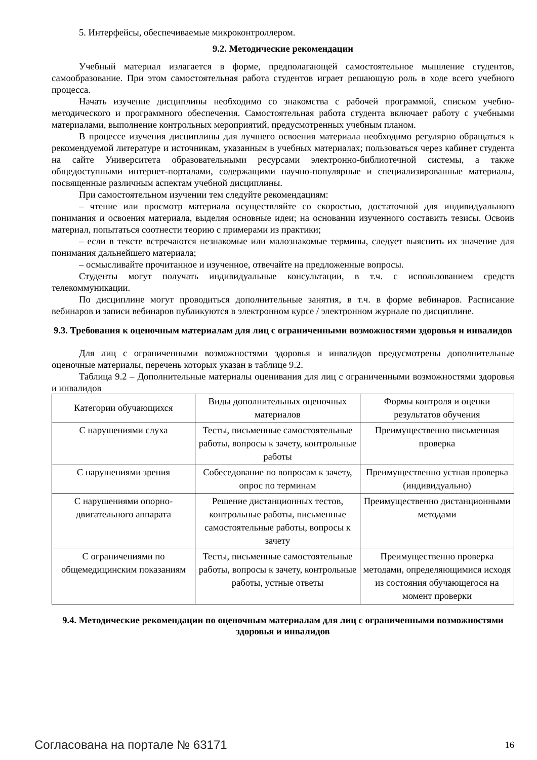5. Интерфейсы, обеспечиваемые микроконтроллером.
9.2. Методические рекомендации
Учебный материал излагается в форме, предполагающей самостоятельное мышление студентов, самообразование. При этом самостоятельная работа студентов играет решающую роль в ходе всего учебного процесса.
Начать изучение дисциплины необходимо со знакомства с рабочей программой, списком учебно-методического и программного обеспечения. Самостоятельная работа студента включает работу с учебными материалами, выполнение контрольных мероприятий, предусмотренных учебным планом.
В процессе изучения дисциплины для лучшего освоения материала необходимо регулярно обращаться к рекомендуемой литературе и источникам, указанным в учебных материалах; пользоваться через кабинет студента на сайте Университета образовательными ресурсами электронно-библиотечной системы, а также общедоступными интернет-порталами, содержащими научно-популярные и специализированные материалы, посвященные различным аспектам учебной дисциплины.
При самостоятельном изучении тем следуйте рекомендациям:
– чтение или просмотр материала осуществляйте со скоростью, достаточной для индивидуального понимания и освоения материала, выделяя основные идеи; на основании изученного составить тезисы. Освоив материал, попытаться соотнести теорию с примерами из практики;
– если в тексте встречаются незнакомые или малознакомые термины, следует выяснить их значение для понимания дальнейшего материала;
– осмысливайте прочитанное и изученное, отвечайте на предложенные вопросы.
Студенты могут получать индивидуальные консультации, в т.ч. с использованием средств телекоммуникации.
По дисциплине могут проводиться дополнительные занятия, в т.ч. в форме вебинаров. Расписание вебинаров и записи вебинаров публикуются в электронном курсе / электронном журнале по дисциплине.
9.3. Требования к оценочным материалам для лиц с ограниченными возможностями здоровья и инвалидов
Для лиц с ограниченными возможностями здоровья и инвалидов предусмотрены дополнительные оценочные материалы, перечень которых указан в таблице 9.2.
Таблица 9.2 – Дополнительные материалы оценивания для лиц с ограниченными возможностями здоровья и инвалидов
| Категории обучающихся | Виды дополнительных оценочных материалов | Формы контроля и оценки результатов обучения |
| С нарушениями слуха | Тесты, письменные самостоятельные работы, вопросы к зачету, контрольные работы | Преимущественно письменная проверка |
| С нарушениями зрения | Собеседование по вопросам к зачету, опрос по терминам | Преимущественно устная проверка (индивидуально) |
| С нарушениями опорно-двигательного аппарата | Решение дистанционных тестов, контрольные работы, письменные самостоятельные работы, вопросы к зачету | Преимущественно дистанционными методами |
| С ограничениями по общемедицинским показаниям | Тесты, письменные самостоятельные работы, вопросы к зачету, контрольные работы, устные ответы | Преимущественно проверка методами, определяющимися исходя из состояния обучающегося на момент проверки |
9.4. Методические рекомендации по оценочным материалам для лиц с ограниченными возможностями здоровья и инвалидов
Согласована на портале № 63171 16